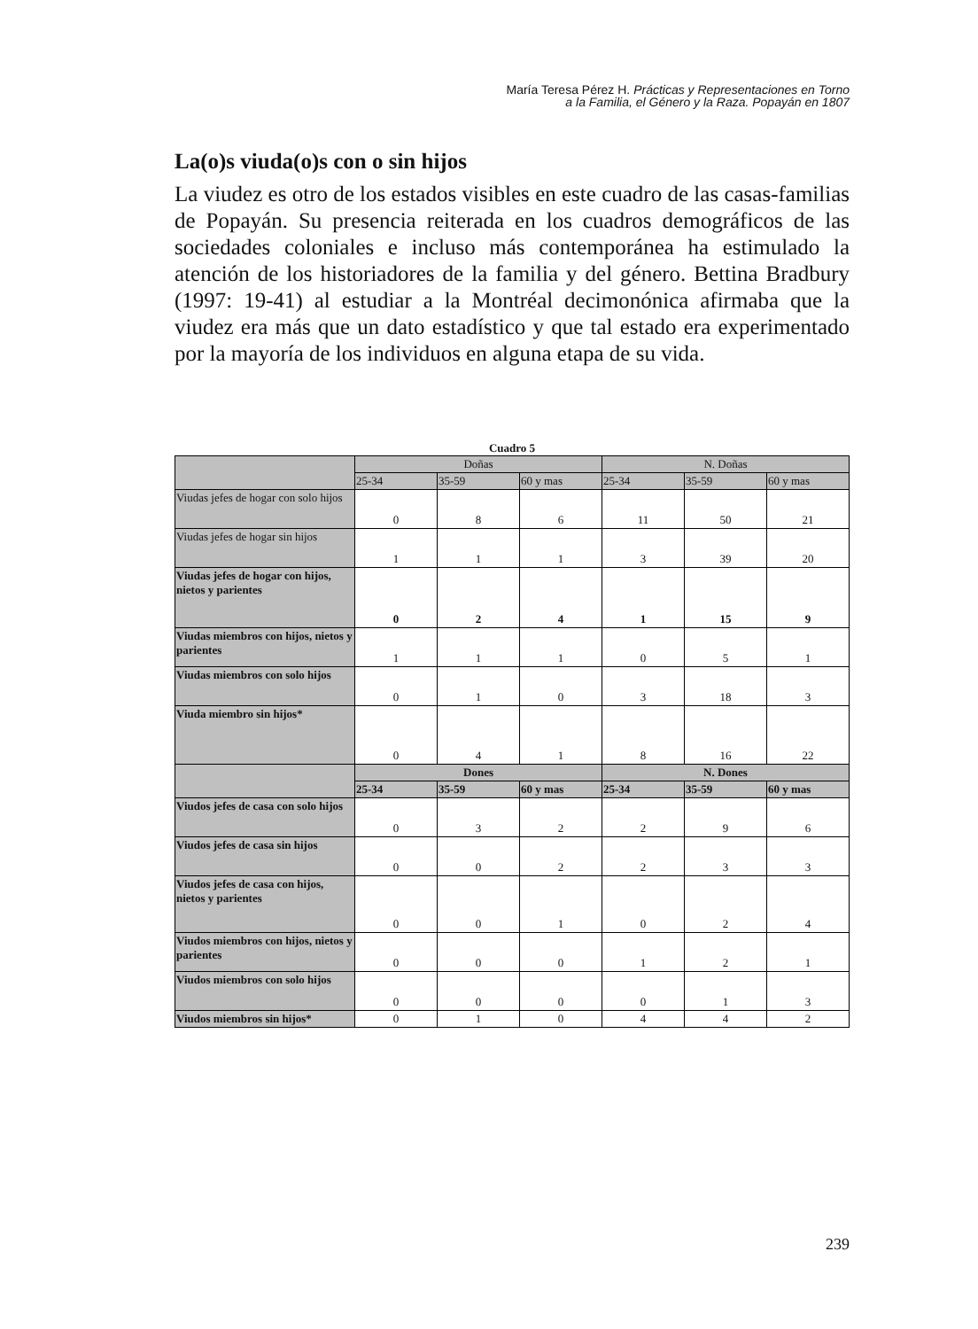María Teresa Pérez H. Prácticas y Representaciones en Torno
a la Familia, el Género y la Raza. Popayán en 1807
La(o)s viuda(o)s con o sin hijos
La viudez es otro de los estados visibles en este cuadro de las casas-familias de Popayán. Su presencia reiterada en los cuadros demográficos de las sociedades coloniales e incluso más contemporánea ha estimulado la atención de los historiadores de la familia y del género. Bettina Bradbury (1997: 19-41) al estudiar a la Montréal decimonónica afirmaba que la viudez era más que un dato estadístico y que tal estado era experimentado por la mayoría de los individuos en alguna etapa de su vida.
Cuadro 5
| | Doñas | | | N. Doñas | | |
| --- | --- | --- | --- | --- | --- | --- |
| | 25-34 | 35-59 | 60 y mas | 25-34 | 35-59 | 60 y mas |
| Viudas jefes de hogar con solo hijos | 0 | 8 | 6 | 11 | 50 | 21 |
| Viudas jefes de hogar sin hijos | 1 | 1 | 1 | 3 | 39 | 20 |
| Viudas jefes de hogar con hijos, nietos y parientes | 0 | 2 | 4 | 1 | 15 | 9 |
| Viudas miembros con hijos, nietos y parientes | 1 | 1 | 1 | 0 | 5 | 1 |
| Viudas miembros con solo hijos | 0 | 1 | 0 | 3 | 18 | 3 |
| Viuda miembro sin hijos* | 0 | 4 | 1 | 8 | 16 | 22 |
| | Dones | | | N. Dones | | |
| | 25-34 | 35-59 | 60 y mas | 25-34 | 35-59 | 60 y mas |
| Viudos jefes de casa con solo hijos | 0 | 3 | 2 | 2 | 9 | 6 |
| Viudos jefes de casa sin hijos | 0 | 0 | 2 | 2 | 3 | 3 |
| Viudos jefes de casa con hijos, nietos y parientes | 0 | 0 | 1 | 0 | 2 | 4 |
| Viudos miembros con hijos, nietos y parientes | 0 | 0 | 0 | 1 | 2 | 1 |
| Viudos miembros con solo hijos | 0 | 0 | 0 | 0 | 1 | 3 |
| Viudos miembros sin hijos* | 0 | 1 | 0 | 4 | 4 | 2 |
239